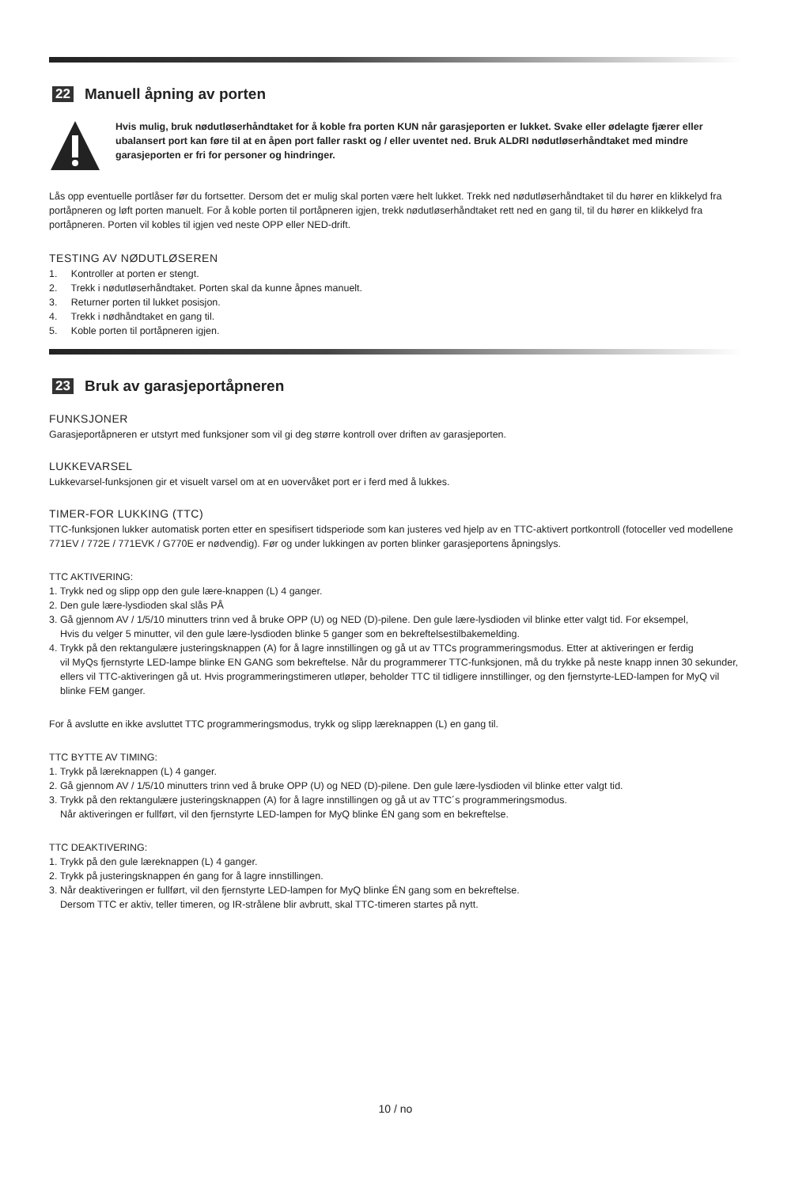22 Manuell åpning av porten
Hvis mulig, bruk nødutløserhåndtaket for å koble fra porten KUN når garasjeporten er lukket. Svake eller ødelagte fjærer eller ubalansert port kan føre til at en åpen port faller raskt og / eller uventet ned. Bruk ALDRI nødutløserhåndtaket med mindre garasjeporten er fri for personer og hindringer.
Lås opp eventuelle portlåser før du fortsetter. Dersom det er mulig skal porten være helt lukket. Trekk ned nødutløserhåndtaket til du hører en klikkelyd fra portåpneren og løft porten manuelt. For å koble porten til portåpneren igjen, trekk nødutløserhåndtaket rett ned en gang til, til du hører en klikkelyd fra portåpneren. Porten vil kobles til igjen ved neste OPP eller NED-drift.
TESTING AV NØDUTLØSEREN
1. Kontroller at porten er stengt.
2. Trekk i nødutløserhåndtaket. Porten skal da kunne åpnes manuelt.
3. Returner porten til lukket posisjon.
4. Trekk i nødhåndtaket en gang til.
5. Koble porten til portåpneren igjen.
23 Bruk av garasjeportåpneren
FUNKSJONER
Garasjeportåpneren er utstyrt med funksjoner som vil gi deg større kontroll over driften av garasjeporten.
LUKKEVARSEL
Lukkevarsel-funksjonen gir et visuelt varsel om at en uovervåket port er i ferd med å lukkes.
TIMER-FOR LUKKING (TTC)
TTC-funksjonen lukker automatisk porten etter en spesifisert tidsperiode som kan justeres ved hjelp av en TTC-aktivert portkontroll (fotoceller ved modellene 771EV / 772E / 771EVK / G770E er nødvendig). Før og under lukkingen av porten blinker garasjeportens åpningslys.
TTC AKTIVERING:
1. Trykk ned og slipp opp den gule lære-knappen (L) 4 ganger.
2. Den gule lære-lysdioden skal slås PÅ
3. Gå gjennom AV / 1/5/10 minutters trinn ved å bruke OPP (U) og NED (D)-pilene. Den gule lære-lysdioden vil blinke etter valgt tid. For eksempel,
Hvis du velger 5 minutter, vil den gule lære-lysdioden blinke 5 ganger som en bekreftelsestilbakemelding.
4. Trykk på den rektangulære justeringsknappen (A) for å lagre innstillingen og gå ut av TTCs programmeringsmodus. Etter at aktiveringen er ferdig
vil MyQs fjernstyrte LED-lampe blinke EN GANG som bekreftelse. Når du programmerer TTC-funksjonen, må du trykke på neste knapp innen 30 sekunder, ellers vil TTC-aktiveringen gå ut. Hvis programmeringstimeren utløper, beholder TTC til tidligere innstillinger, og den fjernstyrte-LED-lampen for MyQ vil blinke FEM ganger.
For å avslutte en ikke avsluttet TTC programmeringsmodus, trykk og slipp læreknappen (L) en gang til.
TTC BYTTE AV TIMING:
1. Trykk på læreknappen (L) 4 ganger.
2. Gå gjennom AV / 1/5/10 minutters trinn ved å bruke OPP (U) og NED (D)-pilene. Den gule lære-lysdioden vil blinke etter valgt tid.
3. Trykk på den rektangulære justeringsknappen (A) for å lagre innstillingen og gå ut av TTC´s programmeringsmodus.
Når aktiveringen er fullført, vil den fjernstyrte LED-lampen for MyQ blinke ÉN gang som en bekreftelse.
TTC DEAKTIVERING:
1. Trykk på den gule læreknappen (L) 4 ganger.
2. Trykk på justeringsknappen én gang for å lagre innstillingen.
3. Når deaktiveringen er fullført, vil den fjernstyrte LED-lampen for MyQ blinke ÉN gang som en bekreftelse.
Dersom TTC er aktiv, teller timeren, og IR-strålene blir avbrutt, skal TTC-timeren startes på nytt.
10 / no